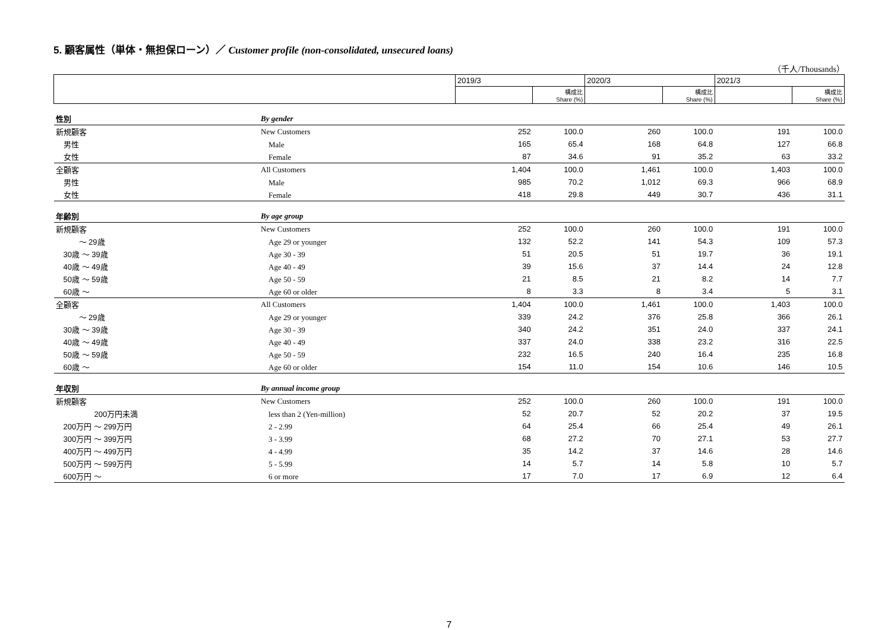5. 顧客属性（単体・無担保ローン）／ Customer profile (non-consolidated, unsecured loans)
（千人/Thousands）
| | | 2019/3 | | 2020/3 | | 2021/3 | |
| | | | 構成比 Share (%) | | 構成比 Share (%) | | 構成比 Share (%) |
| 性別 | By gender | | | | | | |
| 新規顧客 | New Customers | 252 | 100.0 | 260 | 100.0 | 191 | 100.0 |
| 男性 | Male | 165 | 65.4 | 168 | 64.8 | 127 | 66.8 |
| 女性 | Female | 87 | 34.6 | 91 | 35.2 | 63 | 33.2 |
| 全顧客 | All Customers | 1,404 | 100.0 | 1,461 | 100.0 | 1,403 | 100.0 |
| 男性 | Male | 985 | 70.2 | 1,012 | 69.3 | 966 | 68.9 |
| 女性 | Female | 418 | 29.8 | 449 | 30.7 | 436 | 31.1 |
| 年齢別 | By age group | | | | | | |
| 新規顧客 | New Customers | 252 | 100.0 | 260 | 100.0 | 191 | 100.0 |
| ～ 29歳 | Age 29 or younger | 132 | 52.2 | 141 | 54.3 | 109 | 57.3 |
| 30歳 ～ 39歳 | Age 30 - 39 | 51 | 20.5 | 51 | 19.7 | 36 | 19.1 |
| 40歳 ～ 49歳 | Age 40 - 49 | 39 | 15.6 | 37 | 14.4 | 24 | 12.8 |
| 50歳 ～ 59歳 | Age 50 - 59 | 21 | 8.5 | 21 | 8.2 | 14 | 7.7 |
| 60歳 ～ | Age 60 or older | 8 | 3.3 | 8 | 3.4 | 5 | 3.1 |
| 全顧客 | All Customers | 1,404 | 100.0 | 1,461 | 100.0 | 1,403 | 100.0 |
| ～ 29歳 | Age 29 or younger | 339 | 24.2 | 376 | 25.8 | 366 | 26.1 |
| 30歳 ～ 39歳 | Age 30 - 39 | 340 | 24.2 | 351 | 24.0 | 337 | 24.1 |
| 40歳 ～ 49歳 | Age 40 - 49 | 337 | 24.0 | 338 | 23.2 | 316 | 22.5 |
| 50歳 ～ 59歳 | Age 50 - 59 | 232 | 16.5 | 240 | 16.4 | 235 | 16.8 |
| 60歳 ～ | Age 60 or older | 154 | 11.0 | 154 | 10.6 | 146 | 10.5 |
| 年収別 | By annual income group | | | | | | |
| 新規顧客 | New Customers | 252 | 100.0 | 260 | 100.0 | 191 | 100.0 |
| 200万円未満 | less than 2 (Yen-million) | 52 | 20.7 | 52 | 20.2 | 37 | 19.5 |
| 200万円 ～ 299万円 | 2 - 2.99 | 64 | 25.4 | 66 | 25.4 | 49 | 26.1 |
| 300万円 ～ 399万円 | 3 - 3.99 | 68 | 27.2 | 70 | 27.1 | 53 | 27.7 |
| 400万円 ～ 499万円 | 4 - 4.99 | 35 | 14.2 | 37 | 14.6 | 28 | 14.6 |
| 500万円 ～ 599万円 | 5 - 5.99 | 14 | 5.7 | 14 | 5.8 | 10 | 5.7 |
| 600万円 ～ | 6 or more | 17 | 7.0 | 17 | 6.9 | 12 | 6.4 |
7